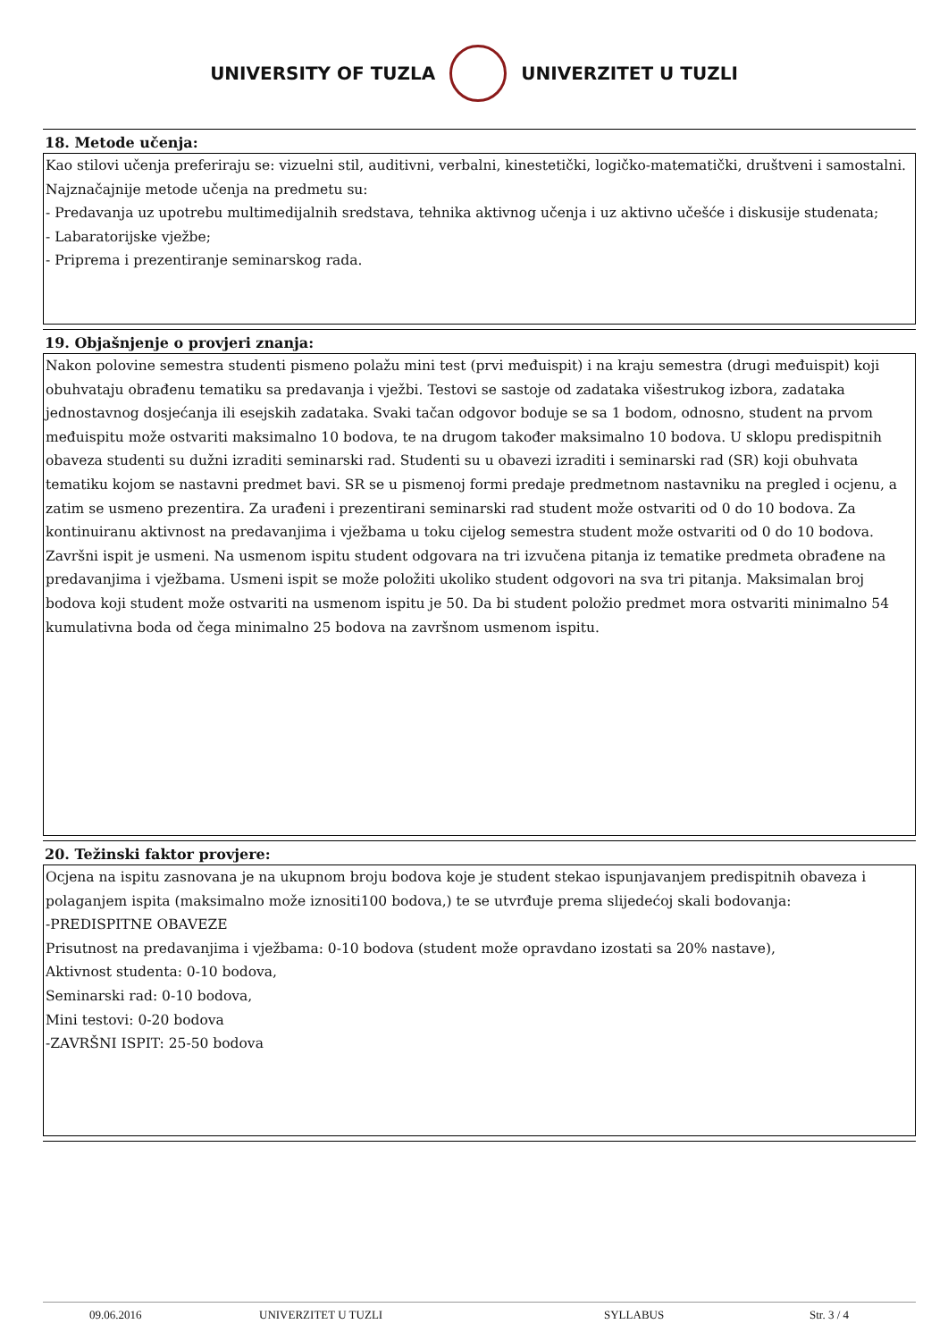UNIVERSITY OF TUZLA UNIVERZITET U TUZLI
18. Metode učenja:
Kao stilovi učenja preferiraju se: vizuelni stil, auditivni, verbalni, kinestetički, logičko-matematički, društveni i samostalni. Najznačajnije metode učenja na predmetu su:
- Predavanja uz upotrebu multimedijalnih sredstava, tehnika aktivnog učenja i uz aktivno učešće i diskusije studenata;
- Labaratorijske vježbe;
- Priprema i prezentiranje seminarskog rada.
19. Objašnjenje o provjeri znanja:
Nakon polovine semestra studenti pismeno polažu mini test (prvi međuispit) i na kraju semestra (drugi međuispit) koji obuhvataju obrađenu tematiku sa predavanja i vježbi. Testovi se sastoje od zadataka višestrukog izbora, zadataka jednostavnog dosjećanja ili esejskih zadataka. Svaki tačan odgovor boduje se sa 1 bodom, odnosno, student na prvom međuispitu može ostvariti maksimalno 10 bodova, te na drugom također maksimalno 10 bodova. U sklopu predispitnih obaveza studenti su dužni izraditi seminarski rad. Studenti su u obavezi izraditi i seminarski rad (SR) koji obuhvata tematiku kojom se nastavni predmet bavi. SR se u pismenoj formi predaje predmetnom nastavniku na pregled i ocjenu, a zatim se usmeno prezentira. Za urađeni i prezentirani seminarski rad student može ostvariti od 0 do 10 bodova. Za kontinuiranu aktivnost na predavanjima i vježbama u toku cijelog semestra student može ostvariti od 0 do 10 bodova.
Završni ispit je usmeni. Na usmenom ispitu student odgovara na tri izvučena pitanja iz tematike predmeta obrađene na predavanjima i vježbama. Usmeni ispit se može položiti ukoliko student odgovori na sva tri pitanja. Maksimalan broj bodova koji student može ostvariti na usmenom ispitu je 50. Da bi student položio predmet mora ostvariti minimalno 54 kumulativna boda od čega minimalno 25 bodova na završnom usmenom ispitu.
20. Težinski faktor provjere:
Ocjena na ispitu zasnovana je na ukupnom broju bodova koje je student stekao ispunjavanjem predispitnih obaveza i polaganjem ispita (maksimalno može iznositi100 bodova,) te se utvrđuje prema slijedećoj skali bodovanja:
-PREDISPITNE OBAVEZE
Prisutnost na predavanjima i vježbama: 0-10 bodova (student može opravdano izostati sa 20% nastave),
Aktivnost studenta: 0-10 bodova,
Seminarski rad: 0-10 bodova,
Mini testovi: 0-20 bodova
-ZAVRŠNI ISPIT: 25-50 bodova
09.06.2016 UNIVERZITET U TUZLI SYLLABUS Str. 3 / 4